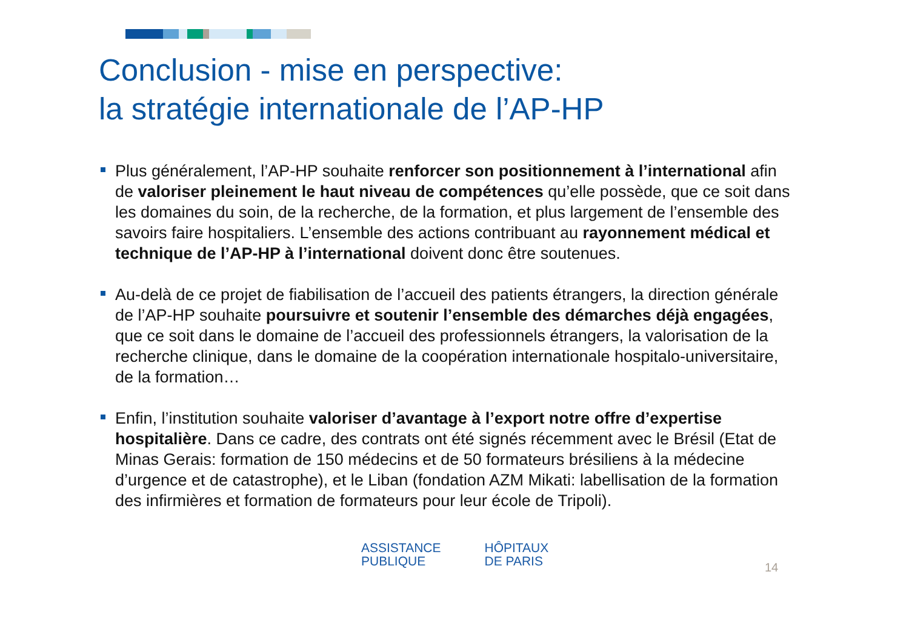Conclusion - mise en perspective:
la stratégie internationale de l’AP-HP
Plus généralement, l’AP-HP souhaite renforcer son positionnement à l’international afin de valoriser pleinement le haut niveau de compétences qu’elle possède, que ce soit dans les domaines du soin, de la recherche, de la formation, et plus largement de l’ensemble des savoirs faire hospitaliers. L’ensemble des actions contribuant au rayonnement médical et technique de l’AP-HP à l’international doivent donc être soutenues.
Au-delà de ce projet de fiabilisation de l’accueil des patients étrangers, la direction générale de l’AP-HP souhaite poursuivre et soutenir l’ensemble des démarches déjà engagées, que ce soit dans le domaine de l’accueil des professionnels étrangers, la valorisation de la recherche clinique, dans le domaine de la coopération internationale hospitalo-universitaire, de la formation…
Enfin, l’institution souhaite valoriser d’avantage à l’export notre offre d’expertise hospitalière. Dans ce cadre, des contrats ont été signés récemment avec le Brésil (Etat de Minas Gerais: formation de 150 médecins et de 50 formateurs brésiliens à la médecine d’urgence et de catastrophe), et le Liban (fondation AZM Mikati: labellisation de la formation des infirmières et formation de formateurs pour leur école de Tripoli).
ASSISTANCE
PUBLIQUE
HÔPITAUX
DE PARIS
14